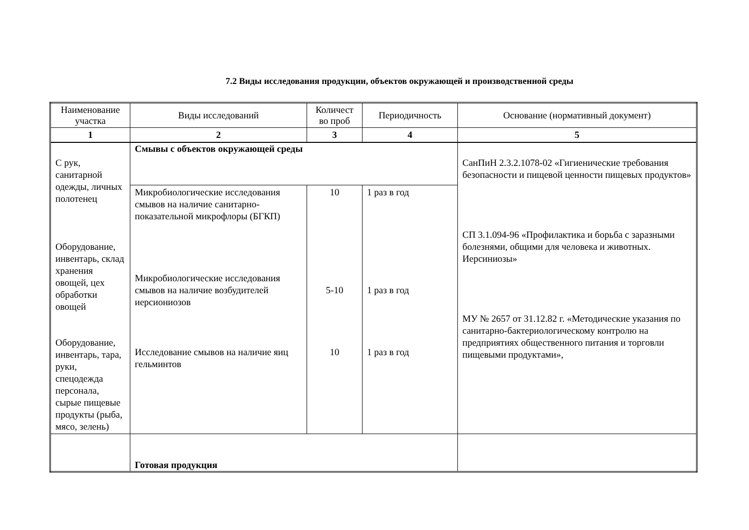7.2 Виды исследования продукции, объектов окружающей и производственной среды
| Наименование участка | Виды исследований | Количест во проб | Периодичность | Основание (нормативный документ) |
| --- | --- | --- | --- | --- |
| 1 | 2 | 3 | 4 | 5 |
| С рук, санитарной одежды, личных полотенец Оборудование, инвентарь, склад хранения овощей, цех обработки овощей Оборудование, инвентарь, тара, руки, спецодежда персонала, сырые пищевые продукты (рыба, мясо, зелень) | Смывы с объектов окружающей среды | | | СанПиН 2.3.2.1078-02 «Гигиенические требования безопасности и пищевой ценности пищевых продуктов» СП 3.1.094-96 «Профилактика и борьба с заразными болезнями, общими для человека и животных. Иерсиниозы» МУ № 2657 от 31.12.82 г. «Методические указания по санитарно-бактериологическому контролю на предприятиях общественного питания и торговли пищевыми продуктами», |
| | Микробиологические исследования смывов на наличие санитарно-показательной микрофлоры (БГКП) | 10 | 1 раз в год | |
| | Микробиологические исследования смывов на наличие возбудителей иерсиониозов | 5-10 | 1 раз в год | |
| | Исследование смывов на наличие яиц гельминтов | 10 | 1 раз в год | |
| | Готовая продукция | | | |